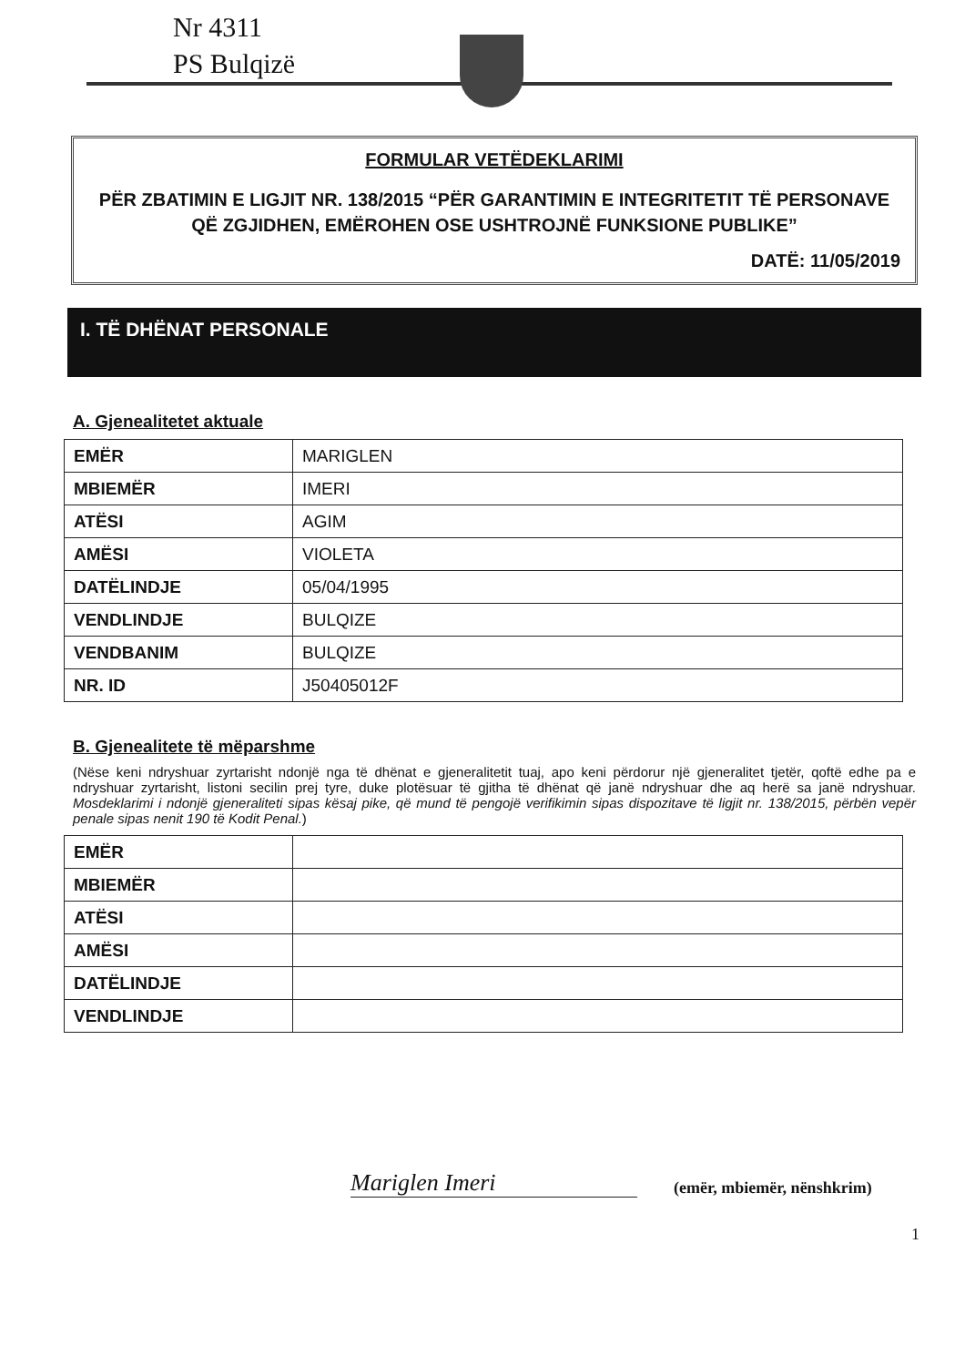Nr 4311
PS Bulqizë
FORMULAR VETËDEKLARIMI
PËR ZBATIMIN E LIGJIT NR. 138/2015 “PËR GARANTIMIN E INTEGRITETIT TË PERSONAVE QË ZGJIDHEN, EMËROHEN OSE USHTROJNË FUNKSIONE PUBLIKE”
DATË: 11/05/2019
I. TË DHËNAT PERSONALE
A. Gjenealitetet aktuale
| EMËR | MARIGLEN |
| MBIEMËR | IMERI |
| ATËSI | AGIM |
| AMËSI | VIOLETA |
| DATËLINDJE | 05/04/1995 |
| VENDLINDJE | BULQIZE |
| VENDBANIM | BULQIZE |
| NR. ID | J50405012F |
B. Gjenealitete të mëparshme
(Nëse keni ndryshuar zyrtarisht ndonjë nga të dhënat e gjeneralitetit tuaj, apo keni përdorur një gjeneralitet tjetër, qoftë edhe pa e ndryshuar zyrtarisht, listoni secilin prej tyre, duke plotësuar të gjitha të dhënat që janë ndryshuar dhe aq herë sa janë ndryshuar. Mosdeklarimi i ndonjë gjeneraliteti sipas kësaj pike, që mund të pengojë verifikimin sipas dispozitave të ligjit nr. 138/2015, përbën vepër penale sipas nenit 190 të Kodit Penal.)
| EMËR | |
| MBIEMËR | |
| ATËSI | |
| AMËSI | |
| DATËLINDJE | |
| VENDLINDJE | |
Mariglen Imeri
(emër, mbiemër, nënshkrim)
1